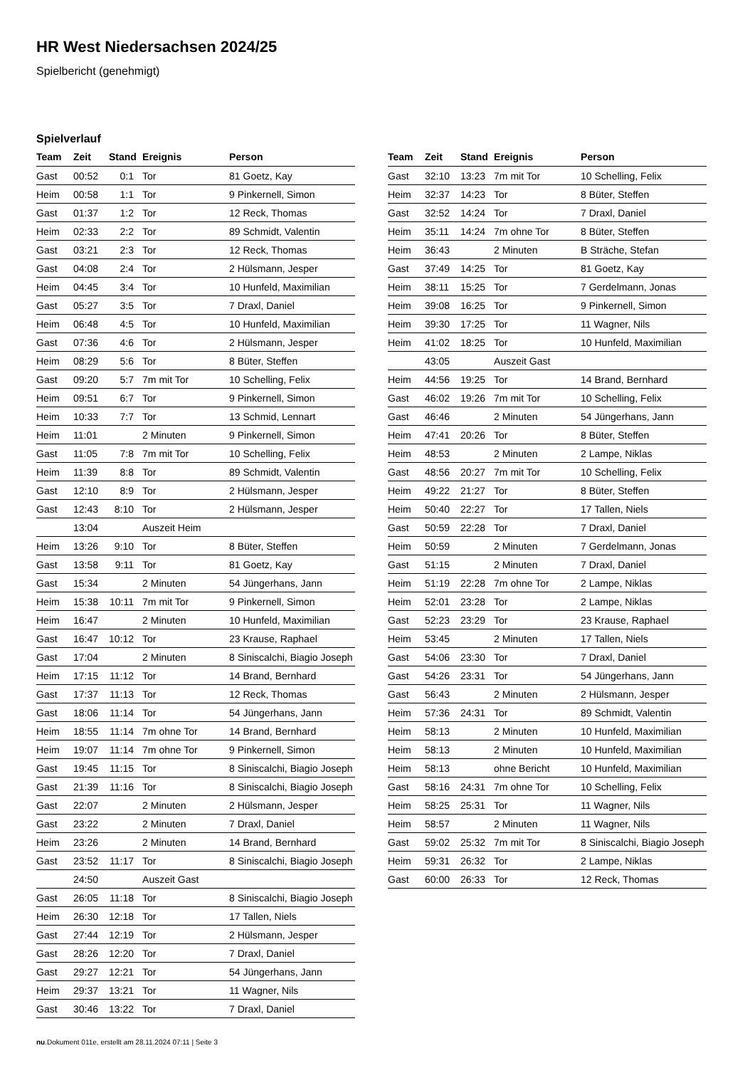HR West Niedersachsen 2024/25
Spielbericht (genehmigt)
Spielverlauf
| Team | Zeit | Stand | Ereignis | Person |
| --- | --- | --- | --- | --- |
| Gast | 00:52 | 0:1 | Tor | 81 Goetz, Kay |
| Heim | 00:58 | 1:1 | Tor | 9 Pinkernell, Simon |
| Gast | 01:37 | 1:2 | Tor | 12 Reck, Thomas |
| Heim | 02:33 | 2:2 | Tor | 89 Schmidt, Valentin |
| Gast | 03:21 | 2:3 | Tor | 12 Reck, Thomas |
| Gast | 04:08 | 2:4 | Tor | 2 Hülsmann, Jesper |
| Heim | 04:45 | 3:4 | Tor | 10 Hunfeld, Maximilian |
| Gast | 05:27 | 3:5 | Tor | 7 Draxl, Daniel |
| Heim | 06:48 | 4:5 | Tor | 10 Hunfeld, Maximilian |
| Gast | 07:36 | 4:6 | Tor | 2 Hülsmann, Jesper |
| Heim | 08:29 | 5:6 | Tor | 8 Büter, Steffen |
| Gast | 09:20 | 5:7 | 7m mit Tor | 10 Schelling, Felix |
| Heim | 09:51 | 6:7 | Tor | 9 Pinkernell, Simon |
| Heim | 10:33 | 7:7 | Tor | 13 Schmid, Lennart |
| Heim | 11:01 | | 2 Minuten | 9 Pinkernell, Simon |
| Gast | 11:05 | 7:8 | 7m mit Tor | 10 Schelling, Felix |
| Heim | 11:39 | 8:8 | Tor | 89 Schmidt, Valentin |
| Gast | 12:10 | 8:9 | Tor | 2 Hülsmann, Jesper |
| Gast | 12:43 | 8:10 | Tor | 2 Hülsmann, Jesper |
| | 13:04 | | Auszeit Heim | |
| Heim | 13:26 | 9:10 | Tor | 8 Büter, Steffen |
| Gast | 13:58 | 9:11 | Tor | 81 Goetz, Kay |
| Gast | 15:34 | | 2 Minuten | 54 Jüngerhans, Jann |
| Heim | 15:38 | 10:11 | 7m mit Tor | 9 Pinkernell, Simon |
| Heim | 16:47 | | 2 Minuten | 10 Hunfeld, Maximilian |
| Gast | 16:47 | 10:12 | Tor | 23 Krause, Raphael |
| Gast | 17:04 | | 2 Minuten | 8 Siniscalchi, Biagio Joseph |
| Heim | 17:15 | 11:12 | Tor | 14 Brand, Bernhard |
| Gast | 17:37 | 11:13 | Tor | 12 Reck, Thomas |
| Gast | 18:06 | 11:14 | Tor | 54 Jüngerhans, Jann |
| Heim | 18:55 | 11:14 | 7m ohne Tor | 14 Brand, Bernhard |
| Heim | 19:07 | 11:14 | 7m ohne Tor | 9 Pinkernell, Simon |
| Gast | 19:45 | 11:15 | Tor | 8 Siniscalchi, Biagio Joseph |
| Gast | 21:39 | 11:16 | Tor | 8 Siniscalchi, Biagio Joseph |
| Gast | 22:07 | | 2 Minuten | 2 Hülsmann, Jesper |
| Gast | 23:22 | | 2 Minuten | 7 Draxl, Daniel |
| Heim | 23:26 | | 2 Minuten | 14 Brand, Bernhard |
| Gast | 23:52 | 11:17 | Tor | 8 Siniscalchi, Biagio Joseph |
| | 24:50 | | Auszeit Gast | |
| Gast | 26:05 | 11:18 | Tor | 8 Siniscalchi, Biagio Joseph |
| Heim | 26:30 | 12:18 | Tor | 17 Tallen, Niels |
| Gast | 27:44 | 12:19 | Tor | 2 Hülsmann, Jesper |
| Gast | 28:26 | 12:20 | Tor | 7 Draxl, Daniel |
| Gast | 29:27 | 12:21 | Tor | 54 Jüngerhans, Jann |
| Heim | 29:37 | 13:21 | Tor | 11 Wagner, Nils |
| Gast | 30:46 | 13:22 | Tor | 7 Draxl, Daniel |
| Team | Zeit | Stand | Ereignis | Person |
| --- | --- | --- | --- | --- |
| Gast | 32:10 | 13:23 | 7m mit Tor | 10 Schelling, Felix |
| Heim | 32:37 | 14:23 | Tor | 8 Büter, Steffen |
| Gast | 32:52 | 14:24 | Tor | 7 Draxl, Daniel |
| Heim | 35:11 | 14:24 | 7m ohne Tor | 8 Büter, Steffen |
| Heim | 36:43 | | 2 Minuten | B Sträche, Stefan |
| Gast | 37:49 | 14:25 | Tor | 81 Goetz, Kay |
| Heim | 38:11 | 15:25 | Tor | 7 Gerdelmann, Jonas |
| Heim | 39:08 | 16:25 | Tor | 9 Pinkernell, Simon |
| Heim | 39:30 | 17:25 | Tor | 11 Wagner, Nils |
| Heim | 41:02 | 18:25 | Tor | 10 Hunfeld, Maximilian |
| | 43:05 | | Auszeit Gast | |
| Heim | 44:56 | 19:25 | Tor | 14 Brand, Bernhard |
| Gast | 46:02 | 19:26 | 7m mit Tor | 10 Schelling, Felix |
| Gast | 46:46 | | 2 Minuten | 54 Jüngerhans, Jann |
| Heim | 47:41 | 20:26 | Tor | 8 Büter, Steffen |
| Heim | 48:53 | | 2 Minuten | 2 Lampe, Niklas |
| Gast | 48:56 | 20:27 | 7m mit Tor | 10 Schelling, Felix |
| Heim | 49:22 | 21:27 | Tor | 8 Büter, Steffen |
| Heim | 50:40 | 22:27 | Tor | 17 Tallen, Niels |
| Gast | 50:59 | 22:28 | Tor | 7 Draxl, Daniel |
| Heim | 50:59 | | 2 Minuten | 7 Gerdelmann, Jonas |
| Gast | 51:15 | | 2 Minuten | 7 Draxl, Daniel |
| Heim | 51:19 | 22:28 | 7m ohne Tor | 2 Lampe, Niklas |
| Heim | 52:01 | 23:28 | Tor | 2 Lampe, Niklas |
| Gast | 52:23 | 23:29 | Tor | 23 Krause, Raphael |
| Heim | 53:45 | | 2 Minuten | 17 Tallen, Niels |
| Gast | 54:06 | 23:30 | Tor | 7 Draxl, Daniel |
| Gast | 54:26 | 23:31 | Tor | 54 Jüngerhans, Jann |
| Gast | 56:43 | | 2 Minuten | 2 Hülsmann, Jesper |
| Heim | 57:36 | 24:31 | Tor | 89 Schmidt, Valentin |
| Heim | 58:13 | | 2 Minuten | 10 Hunfeld, Maximilian |
| Heim | 58:13 | | 2 Minuten | 10 Hunfeld, Maximilian |
| Heim | 58:13 | | ohne Bericht | 10 Hunfeld, Maximilian |
| Gast | 58:16 | 24:31 | 7m ohne Tor | 10 Schelling, Felix |
| Heim | 58:25 | 25:31 | Tor | 11 Wagner, Nils |
| Heim | 58:57 | | 2 Minuten | 11 Wagner, Nils |
| Gast | 59:02 | 25:32 | 7m mit Tor | 8 Siniscalchi, Biagio Joseph |
| Heim | 59:31 | 26:32 | Tor | 2 Lampe, Niklas |
| Gast | 60:00 | 26:33 | Tor | 12 Reck, Thomas |
nu.Dokument 011e, erstellt am 28.11.2024 07:11 | Seite 3